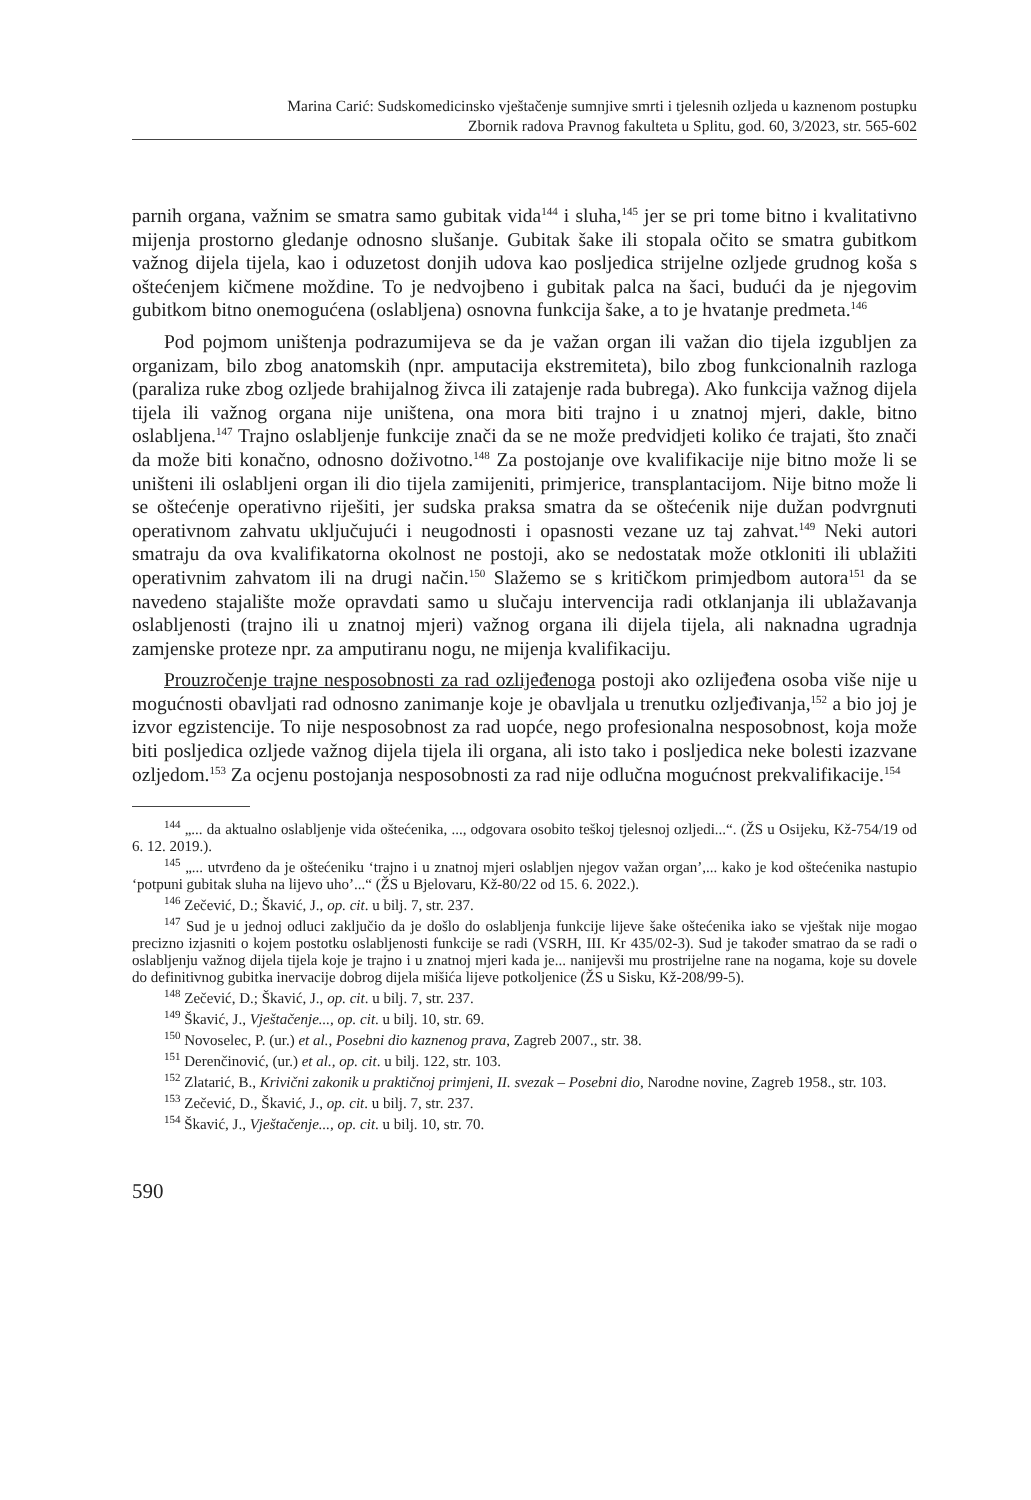Marina Carić: Sudskomedicinsko vještačenje sumnjive smrti i tjelesnih ozljeda u kaznenom postupku
Zbornik radova Pravnog fakulteta u Splitu, god. 60, 3/2023, str. 565-602
parnih organa, važnim se smatra samo gubitak vida<sup>144</sup> i sluha,<sup>145</sup> jer se pri tome bitno i kvalitativno mijenja prostorno gledanje odnosno slušanje. Gubitak šake ili stopala očito se smatra gubitkom važnog dijela tijela, kao i oduzetost donjih udova kao posljedica strijelne ozljede grudnog koša s oštećenjem kičmene moždine. To je nedvojbeno i gubitak palca na šaci, budući da je njegovim gubitkom bitno onemogućena (oslabljena) osnovna funkcija šake, a to je hvatanje predmeta.<sup>146</sup>
Pod pojmom uništenja podrazumijeva se da je važan organ ili važan dio tijela izgubljen za organizam, bilo zbog anatomskih (npr. amputacija ekstremiteta), bilo zbog funkcionalnih razloga (paraliza ruke zbog ozljede brahijalnog živca ili zatajenje rada bubrega). Ako funkcija važnog dijela tijela ili važnog organa nije uništena, ona mora biti trajno i u znatnoj mjeri, dakle, bitno oslabljena.<sup>147</sup> Trajno oslabljenje funkcije znači da se ne može predvidjeti koliko će trajati, što znači da može biti konačno, odnosno doživotno.<sup>148</sup> Za postojanje ove kvalifikacije nije bitno može li se uništeni ili oslabljeni organ ili dio tijela zamijeniti, primjerice, transplantacijom. Nije bitno može li se oštećenje operativno riješiti, jer sudska praksa smatra da se oštećenik nije dužan podvrgnuti operativnom zahvatu uključujući i neugodnosti i opasnosti vezane uz taj zahvat.<sup>149</sup> Neki autori smatraju da ova kvalifikatorna okolnost ne postoji, ako se nedostatak može otkloniti ili ublažiti operativnim zahvatom ili na drugi način.<sup>150</sup> Slažemo se s kritičkom primjedbom autora<sup>151</sup> da se navedeno stajalište može opravdati samo u slučaju intervencija radi otklanjanja ili ublažavanja oslabljenosti (trajno ili u znatnoj mjeri) važnog organa ili dijela tijela, ali naknadna ugradnja zamjenske proteze npr. za amputiranu nogu, ne mijenja kvalifikaciju.
Prouzročenje trajne nesposobnosti za rad ozlijeđenoga postoji ako ozlijeđena osoba više nije u mogućnosti obavljati rad odnosno zanimanje koje je obavljala u trenutku ozljeđivanja,<sup>152</sup> a bio joj je izvor egzistencije. To nije nesposobnost za rad uopće, nego profesionalna nesposobnost, koja može biti posljedica ozljede važnog dijela tijela ili organa, ali isto tako i posljedica neke bolesti izazvane ozljedom.<sup>153</sup> Za ocjenu postojanja nesposobnosti za rad nije odlučna mogućnost prekvalifikacije.<sup>154</sup>
<sup>144</sup> „... da aktualno oslabljenje vida oštećenika, ..., odgovara osobito teškoj tjelesnoj ozljedi...“. (ŽS u Osijeku, Kž-754/19 od 6. 12. 2019.).
<sup>145</sup> „... utvrđeno da je oštećeniku ‘trajno i u znatnoj mjeri oslabljen njegov važan organ’,... kako je kod oštećenika nastupio ‘potpuni gubitak sluha na lijevo uho’...“ (ŽS u Bjelovaru, Kž-80/22 od 15. 6. 2022.).
<sup>146</sup> Zečević, D.; Škavić, J., op. cit. u bilj. 7, str. 237.
<sup>147</sup> Sud je u jednoj odluci zaključio da je došlo do oslabljenja funkcije lijeve šake oštećenika iako se vještak nije mogao precizno izjasniti o kojem postotku oslabljenosti funkcije se radi (VSRH, III. Kr 435/02-3). Sud je također smatrao da se radi o oslabljenju važnog dijela tijela koje je trajno i u znatnoj mjeri kada je... nanijevši mu prostrijelne rane na nogama, koje su dovele do definitivnog gubitka inervacije dobrog dijela mišića lijeve potkoljenice (ŽS u Sisku, Kž-208/99-5).
<sup>148</sup> Zečević, D.; Škavić, J., op. cit. u bilj. 7, str. 237.
<sup>149</sup> Škavić, J., Vještačenje..., op. cit. u bilj. 10, str. 69.
<sup>150</sup> Novoselec, P. (ur.) et al., Posebni dio kaznenog prava, Zagreb 2007., str. 38.
<sup>151</sup> Derenčinović, (ur.) et al., op. cit. u bilj. 122, str. 103.
<sup>152</sup> Zlatarić, B., Krivični zakonik u praktičnoj primjeni, II. svezak – Posebni dio, Narodne novine, Zagreb 1958., str. 103.
<sup>153</sup> Zečević, D., Škavić, J., op. cit. u bilj. 7, str. 237.
<sup>154</sup> Škavić, J., Vještačenje..., op. cit. u bilj. 10, str. 70.
590